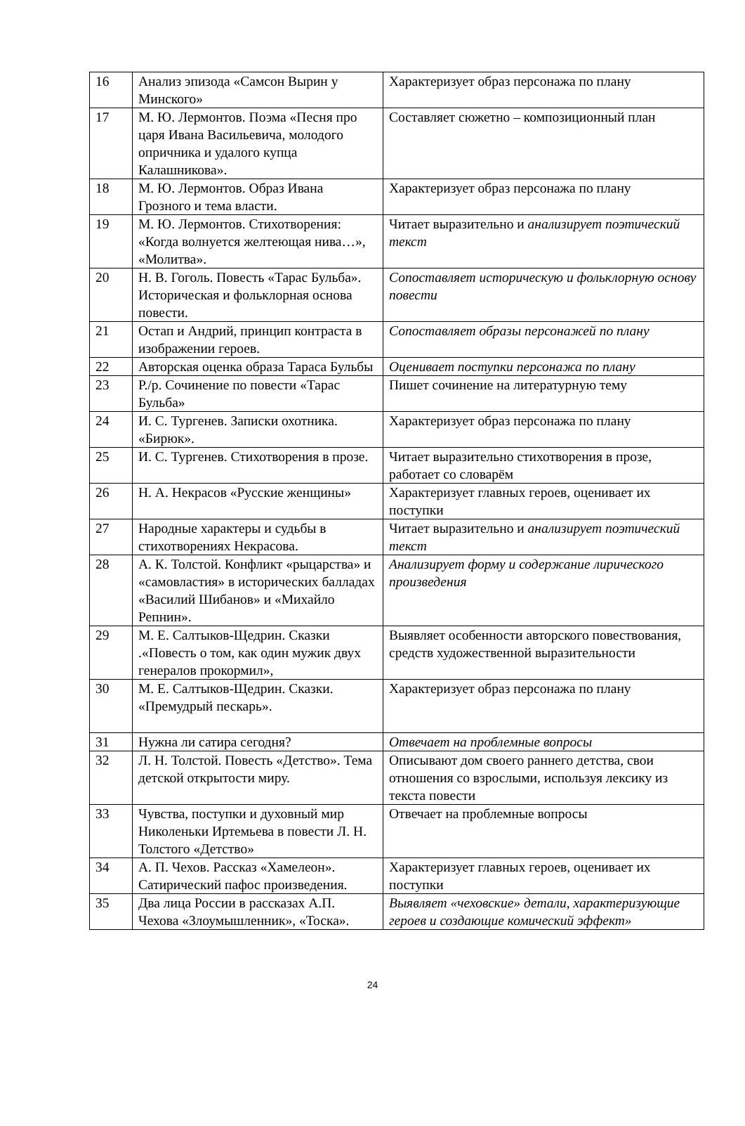| 16 | Анализ эпизода «Самсон Вырин у Минского» | Характеризует образ персонажа по плану |
| 17 | М. Ю. Лермонтов. Поэма «Песня про царя Ивана Васильевича, молодого опричника и удалого купца Калашникова». | Составляет сюжетно – композиционный план |
| 18 | М. Ю. Лермонтов. Образ Ивана Грозного и тема власти. | Характеризует образ персонажа по плану |
| 19 | М. Ю. Лермонтов. Стихотворения: «Когда волнуется желтеющая нива…», «Молитва». | Читает выразительно и анализирует поэтический текст |
| 20 | Н. В. Гоголь. Повесть «Тарас Бульба». Историческая и фольклорная основа повести. | Сопоставляет историческую и фольклорную основу повести |
| 21 | Остап и Андрий, принцип контраста в изображении героев. | Сопоставляет образы персонажей по плану |
| 22 | Авторская оценка образа Тараса Бульбы | Оценивает поступки персонажа по плану |
| 23 | Р./р. Сочинение по повести «Тарас Бульба» | Пишет сочинение на литературную тему |
| 24 | И. С. Тургенев. Записки охотника. «Бирюк». | Характеризует образ персонажа по плану |
| 25 | И. С. Тургенев. Стихотворения в прозе. | Читает выразительно стихотворения в прозе, работает со словарём |
| 26 | Н. А. Некрасов «Русские женщины» | Характеризует главных героев, оценивает их поступки |
| 27 | Народные характеры и судьбы в стихотворениях Некрасова. | Читает выразительно и анализирует поэтический текст |
| 28 | А. К. Толстой. Конфликт «рыцарства» и «самовластия» в исторических балладах «Василий Шибанов» и «Михайло Репнин». | Анализирует форму и содержание лирического произведения |
| 29 | М. Е. Салтыков-Щедрин. Сказки .«Повесть о том, как один мужик двух генералов прокормил», | Выявляет особенности авторского повествования, средств художественной выразительности |
| 30 | М. Е. Салтыков-Щедрин. Сказки. «Премудрый пескарь». | Характеризует образ персонажа по плану |
| 31 | Нужна ли сатира сегодня? | Отвечает на проблемные вопросы |
| 32 | Л. Н. Толстой. Повесть «Детство». Тема детской открытости миру. | Описывают дом своего раннего детства, свои отношения со взрослыми, используя лексику из текста повести |
| 33 | Чувства, поступки и духовный мир Николеньки Иртемьева в повести Л. Н. Толстого «Детство» | Отвечает на проблемные вопросы |
| 34 | А. П. Чехов. Рассказ «Хамелеон». Сатирический пафос произведения. | Характеризует главных героев, оценивает их поступки |
| 35 | Два лица России в рассказах А.П. Чехова «Злоумышленник», «Тоска». | Выявляет «чеховские» детали, характеризующие героев и создающие комический эффект» |
24